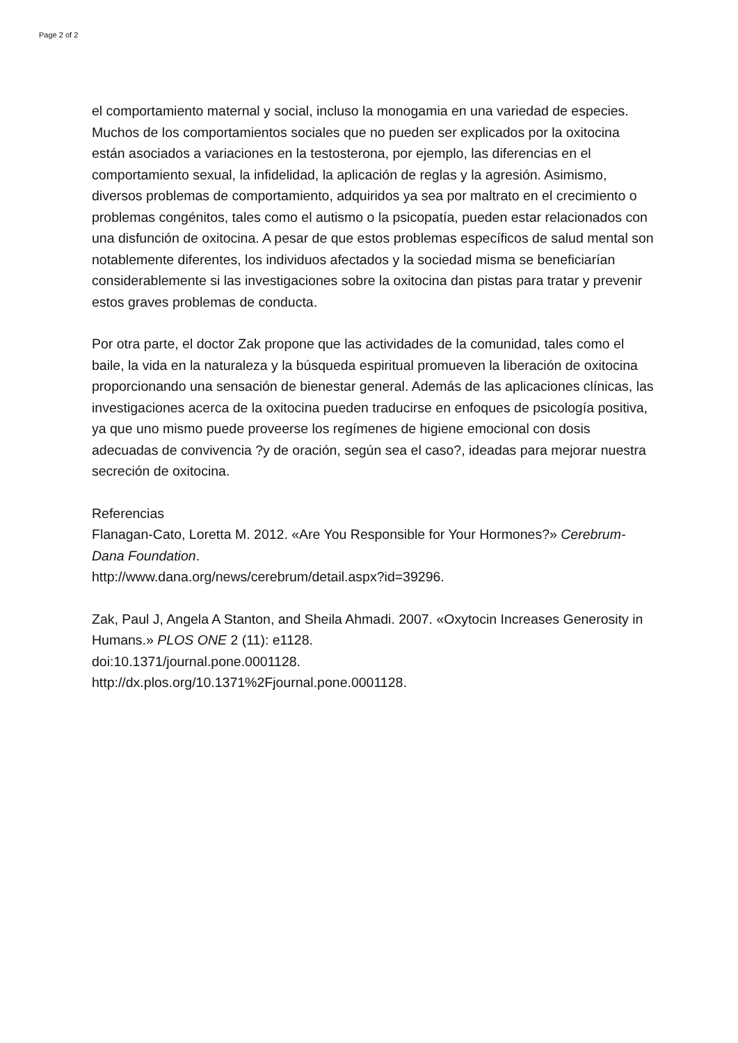Page 2 of 2
el comportamiento maternal y social, incluso la monogamia en una variedad de especies. Muchos de los comportamientos sociales que no pueden ser explicados por la oxitocina están asociados a variaciones en la testosterona, por ejemplo, las diferencias en el comportamiento sexual, la infidelidad, la aplicación de reglas y la agresión. Asimismo, diversos problemas de comportamiento, adquiridos ya sea por maltrato en el crecimiento o problemas congénitos, tales como el autismo o la psicopatía, pueden estar relacionados con una disfunción de oxitocina. A pesar de que estos problemas específicos de salud mental son notablemente diferentes, los individuos afectados y la sociedad misma se beneficiarían considerablemente si las investigaciones sobre la oxitocina dan pistas para tratar y prevenir estos graves problemas de conducta.
Por otra parte, el doctor Zak propone que las actividades de la comunidad, tales como el baile, la vida en la naturaleza y la búsqueda espiritual promueven la liberación de oxitocina proporcionando una sensación de bienestar general. Además de las aplicaciones clínicas, las investigaciones acerca de la oxitocina pueden traducirse en enfoques de psicología positiva, ya que uno mismo puede proveerse los regímenes de higiene emocional con dosis adecuadas de convivencia ?y de oración, según sea el caso?, ideadas para mejorar nuestra secreción de oxitocina.
Referencias
Flanagan-Cato, Loretta M. 2012. «Are You Responsible for Your Hormones?» Cerebrum-Dana Foundation.
http://www.dana.org/news/cerebrum/detail.aspx?id=39296.
Zak, Paul J, Angela A Stanton, and Sheila Ahmadi. 2007. «Oxytocin Increases Generosity in Humans.» PLOS ONE 2 (11): e1128.
doi:10.1371/journal.pone.0001128.
http://dx.plos.org/10.1371%2Fjournal.pone.0001128.